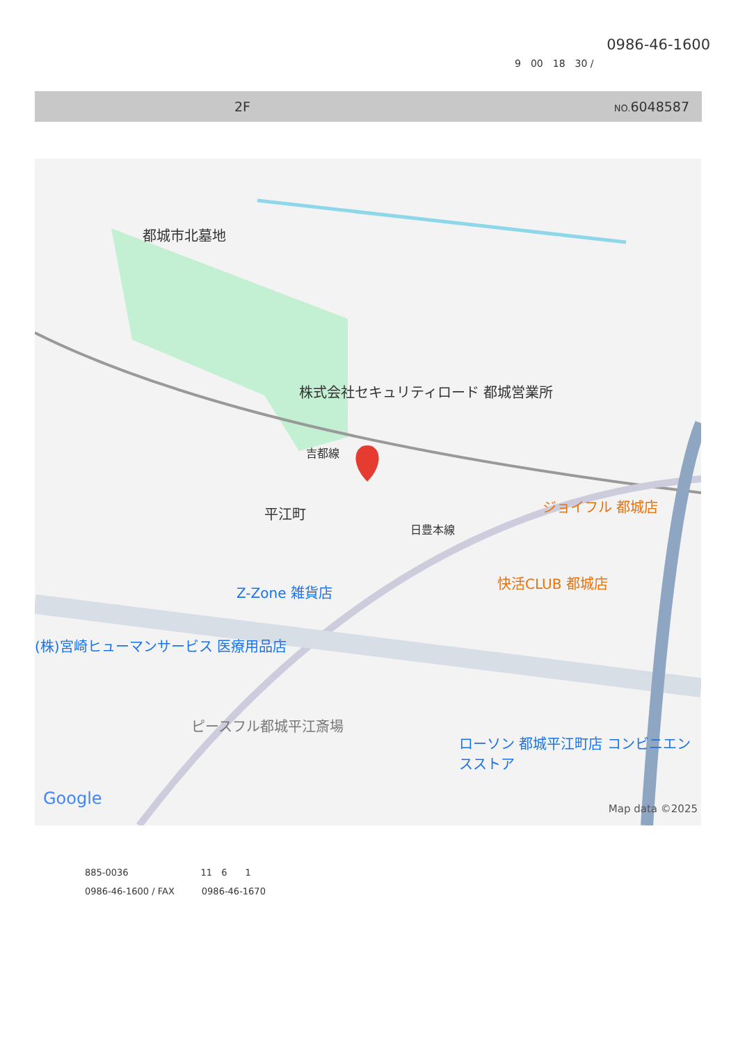0986-46-1600
9　00　18　30 /
2F NO. 6048587
都城市北墓地
株式会社セキュリティロード 都城営業所
吉都線
平江町
日豊本線
ジョイフル 都城店
快活CLUB 都城店
Z-Zone 雑貨店
(株)宮崎ヒューマンサービス 医療用品店
ピースフル都城平江斎場
ローソン 都城平江町店 コンビニエンスストア
Google
Map data ©2025
885-0036　　　　　　　　11　6　　1
0986-46-1600 / FAX　　　0986-46-1670